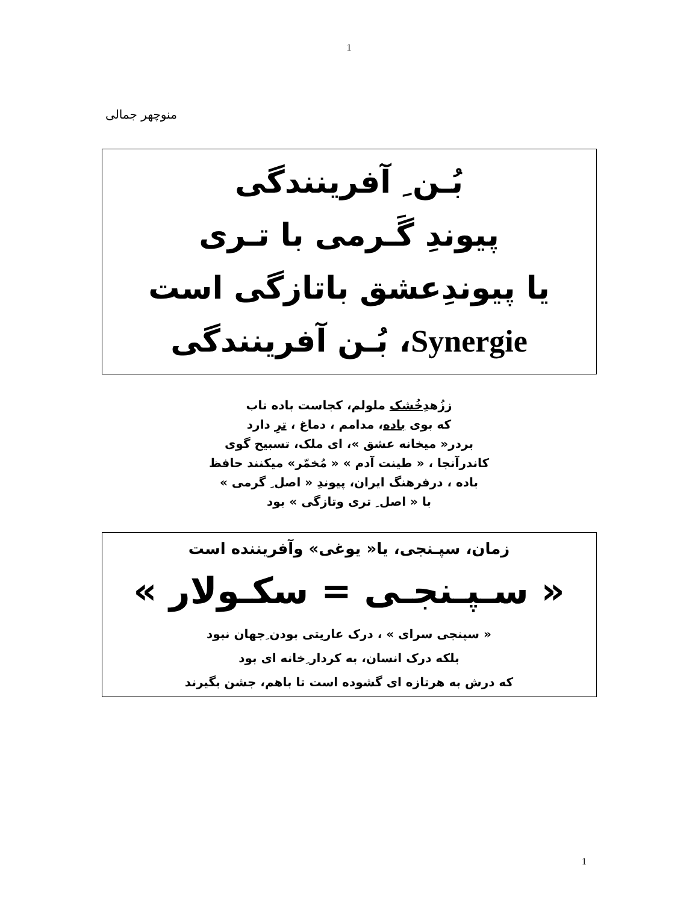1
منوچهر جمالی
بُـن ِ آفرينندگی
پيوندِ گَـرمی با تـری
يا پيوندِعشق باتازگی است
Synergie، بُـن آفرينندگی
ززُهدِخُشک ملولم، کجاست باده ناب
که بوی باده، مدامم ، دماغ ، ترِ دارد
بردر« ميخانه عشق »، ای ملک، تسبيح گوی
کاندرآنجا ، « طينت آدم » « مُخمّر» ميکنند حافظ
باده ، درفرهنگ ايران، پيوندِ « اصل ِ گرمی »
با « اصل ِ تری وتازگی » بود
زمان، سپـنجی، يا« يوغی» وآفريننده است
« سـپـنجـی = سکـولار »
« سپنجی سرای » ، درک عاريتی بودن ِجهان نبود
بلکه درک انسان، به کردار ِخانه ای بود
که درش به هرتازه ای گشوده است تا باهم، جشن بگيرند
1